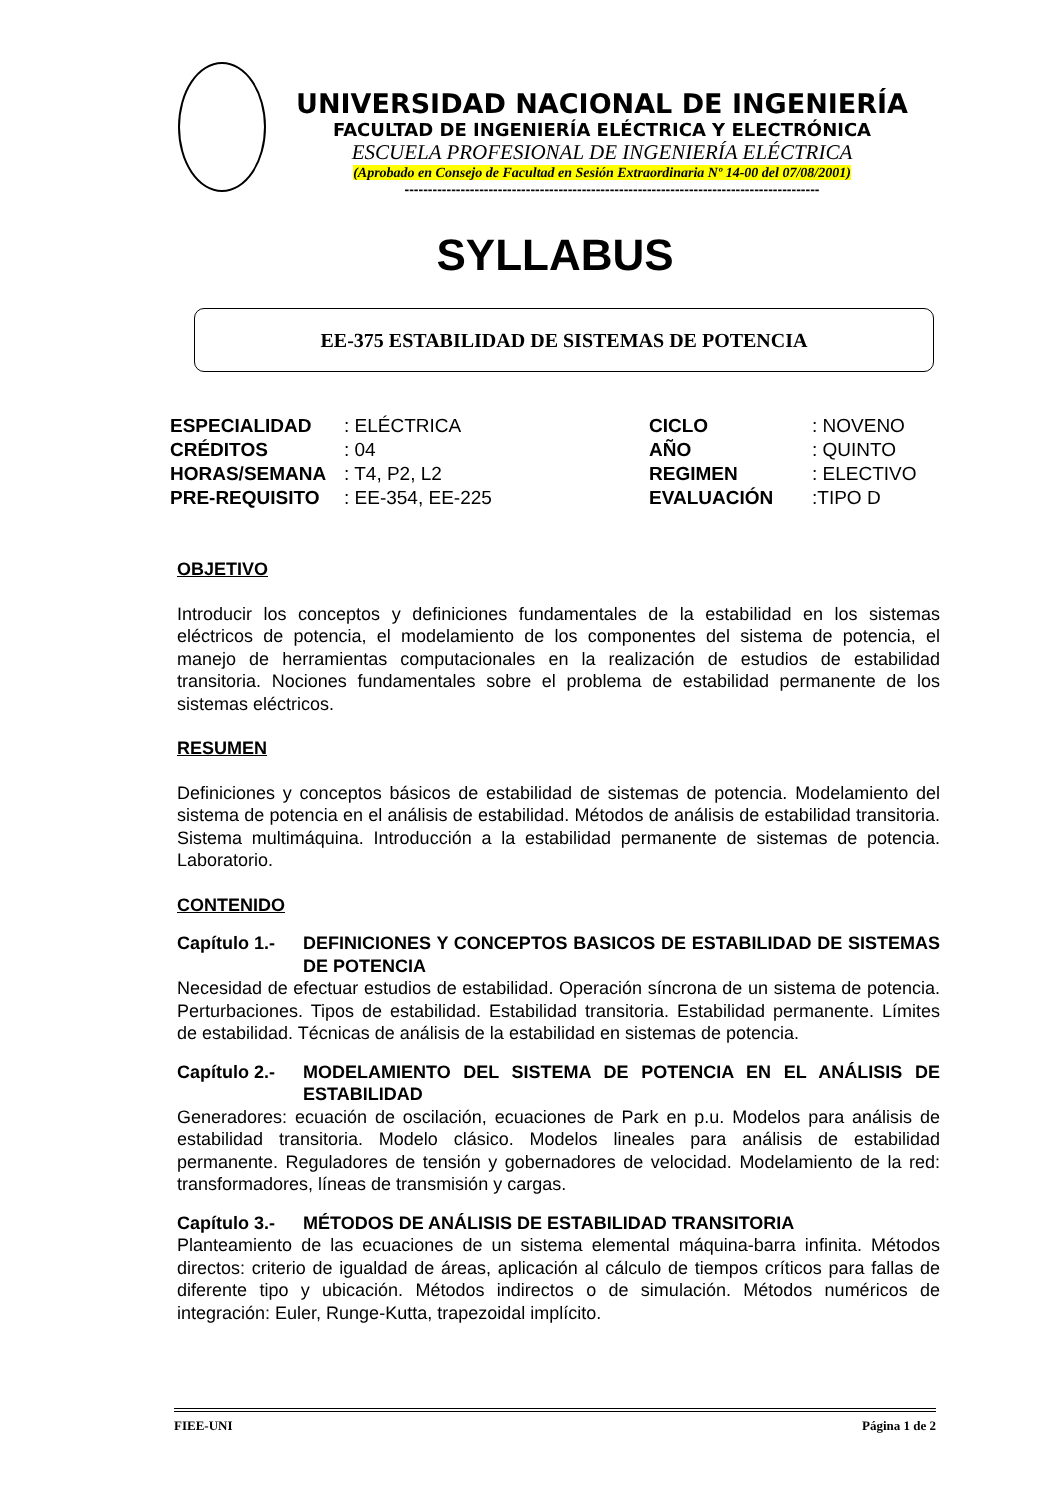UNIVERSIDAD NACIONAL DE INGENIERÍA
FACULTAD DE INGENIERÍA ELÉCTRICA Y ELECTRÓNICA
ESCUELA PROFESIONAL DE INGENIERÍA ELÉCTRICA
(Aprobado en Consejo de Facultad en Sesión Extraordinaria Nº 14-00 del 07/08/2001)
-----------------------------------------------------------------------------------------
SYLLABUS
EE-375 ESTABILIDAD DE SISTEMAS DE POTENCIA
| ESPECIALIDAD | : ELÉCTRICA | CICLO | : NOVENO |
| CRÉDITOS | : 04 | AÑO | : QUINTO |
| HORAS/SEMANA | : T4, P2, L2 | REGIMEN | : ELECTIVO |
| PRE-REQUISITO | : EE-354, EE-225 | EVALUACIÓN | :TIPO D |
OBJETIVO
Introducir los conceptos y definiciones fundamentales de la estabilidad en los sistemas eléctricos de potencia, el modelamiento de los componentes del sistema de potencia, el manejo de herramientas computacionales en la realización de estudios de estabilidad transitoria. Nociones fundamentales sobre el problema de estabilidad permanente de los sistemas eléctricos.
RESUMEN
Definiciones y conceptos básicos de estabilidad de sistemas de potencia. Modelamiento del sistema de potencia en el análisis de estabilidad. Métodos de análisis de estabilidad transitoria. Sistema multimáquina. Introducción a la estabilidad permanente de sistemas de potencia. Laboratorio.
CONTENIDO
Capítulo 1.-
DEFINICIONES Y CONCEPTOS BASICOS DE ESTABILIDAD DE SISTEMAS DE POTENCIA
Necesidad de efectuar estudios de estabilidad. Operación síncrona de un sistema de potencia. Perturbaciones. Tipos de estabilidad. Estabilidad transitoria. Estabilidad permanente. Límites de estabilidad. Técnicas de análisis de la estabilidad en sistemas de potencia.
Capítulo 2.-
MODELAMIENTO DEL SISTEMA DE POTENCIA EN EL ANÁLISIS DE ESTABILIDAD
Generadores: ecuación de oscilación, ecuaciones de Park en p.u. Modelos para análisis de estabilidad transitoria. Modelo clásico. Modelos lineales para análisis de estabilidad permanente. Reguladores de tensión y gobernadores de velocidad. Modelamiento de la red: transformadores, líneas de transmisión y cargas.
Capítulo 3.-
MÉTODOS DE ANÁLISIS DE ESTABILIDAD TRANSITORIA
Planteamiento de las ecuaciones de un sistema elemental máquina-barra infinita. Métodos directos: criterio de igualdad de áreas, aplicación al cálculo de tiempos críticos para fallas de diferente tipo y ubicación. Métodos indirectos o de simulación. Métodos numéricos de integración: Euler, Runge-Kutta, trapezoidal implícito.
FIEE-UNI Página 1 de 2